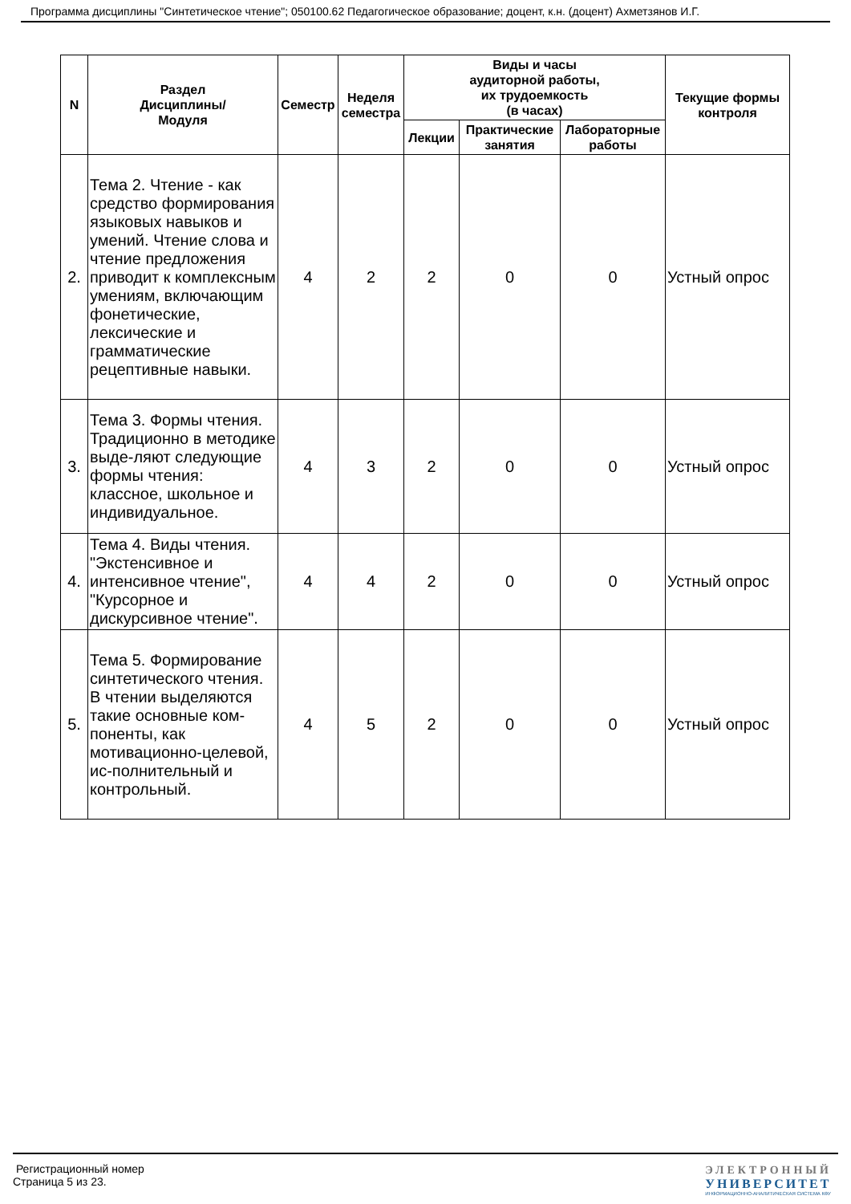Программа дисциплины "Синтетическое чтение"; 050100.62 Педагогическое образование; доцент, к.н. (доцент) Ахметзянов И.Г.
| N | Раздел Дисциплины/ Модуля | Семестр | Неделя семестра | Виды и часы аудиторной работы, их трудоемкость (в часах) | | | Текущие формы контроля |
| --- | --- | --- | --- | --- | --- | --- | --- |
| | | | | Лекции | Практические занятия | Лабораторные работы | |
| 2. | Тема 2. Чтение - как средство формирования языковых навыков и умений. Чтение слова и чтение предложения приводит к комплексным умениям, включающим фонетические, лексические и грамматические рецептивные навыки. | 4 | 2 | 2 | 0 | 0 | Устный опрос |
| 3. | Тема 3. Формы чтения. Традиционно в методике выде-ляют следующие формы чтения: классное, школьное и индивидуальное. | 4 | 3 | 2 | 0 | 0 | Устный опрос |
| 4. | Тема 4. Виды чтения. "Экстенсивное и интенсивное чтение", "Курсорное и дискурсивное чтение". | 4 | 4 | 2 | 0 | 0 | Устный опрос |
| 5. | Тема 5. Формирование синтетического чтения. В чтении выделяются такие основные ком-поненты, как мотивационно-целевой, ис-полнительный и контрольный. | 4 | 5 | 2 | 0 | 0 | Устный опрос |
Регистрационный номер
Страница 5 из 23.
ЭЛЕКТРОННЫЙ
УНИВЕРСИТЕТ
ИНФОРМАЦИОННО-АНАЛИТИЧЕСКАЯ СИСТЕМА КФУ